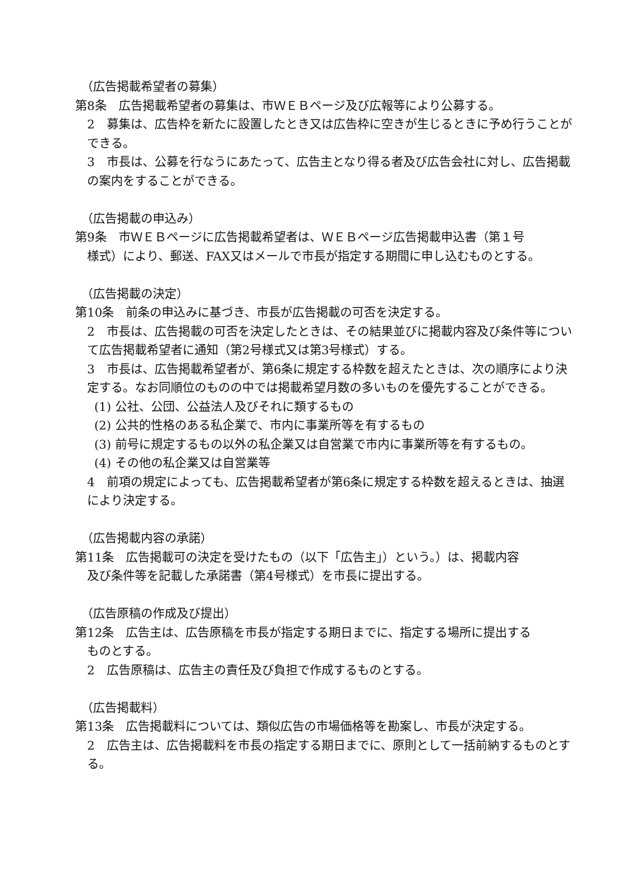（広告掲載希望者の募集）
第8条　広告掲載希望者の募集は、市ＷＥＢページ及び広報等により公募する。
2　募集は、広告枠を新たに設置したとき又は広告枠に空きが生じるときに予め行うことができる。
3　市長は、公募を行なうにあたって、広告主となり得る者及び広告会社に対し、広告掲載の案内をすることができる。
（広告掲載の申込み）
第9条　市ＷＥＢページに広告掲載希望者は、ＷＥＢページ広告掲載申込書（第１号
様式）により、郵送、FAX又はメールで市長が指定する期間に申し込むものとする。
（広告掲載の決定）
第10条　前条の申込みに基づき、市長が広告掲載の可否を決定する。
2　市長は、広告掲載の可否を決定したときは、その結果並びに掲載内容及び条件等について広告掲載希望者に通知（第2号様式又は第3号様式）する。
3　市長は、広告掲載希望者が、第6条に規定する枠数を超えたときは、次の順序により決定する。なお同順位のものの中では掲載希望月数の多いものを優先することができる。
(1) 公社、公団、公益法人及びそれに類するもの
(2) 公共的性格のある私企業で、市内に事業所等を有するもの
(3) 前号に規定するもの以外の私企業又は自営業で市内に事業所等を有するもの。
(4) その他の私企業又は自営業等
4　前項の規定によっても、広告掲載希望者が第6条に規定する枠数を超えるときは、抽選により決定する。
（広告掲載内容の承諾）
第11条　広告掲載可の決定を受けたもの（以下「広告主」）という。）は、掲載内容
及び条件等を記載した承諾書（第4号様式）を市長に提出する。
（広告原稿の作成及び提出）
第12条　広告主は、広告原稿を市長が指定する期日までに、指定する場所に提出する
ものとする。
2　広告原稿は、広告主の責任及び負担で作成するものとする。
（広告掲載料）
第13条　広告掲載料については、類似広告の市場価格等を勘案し、市長が決定する。
2　広告主は、広告掲載料を市長の指定する期日までに、原則として一括前納するものとする。